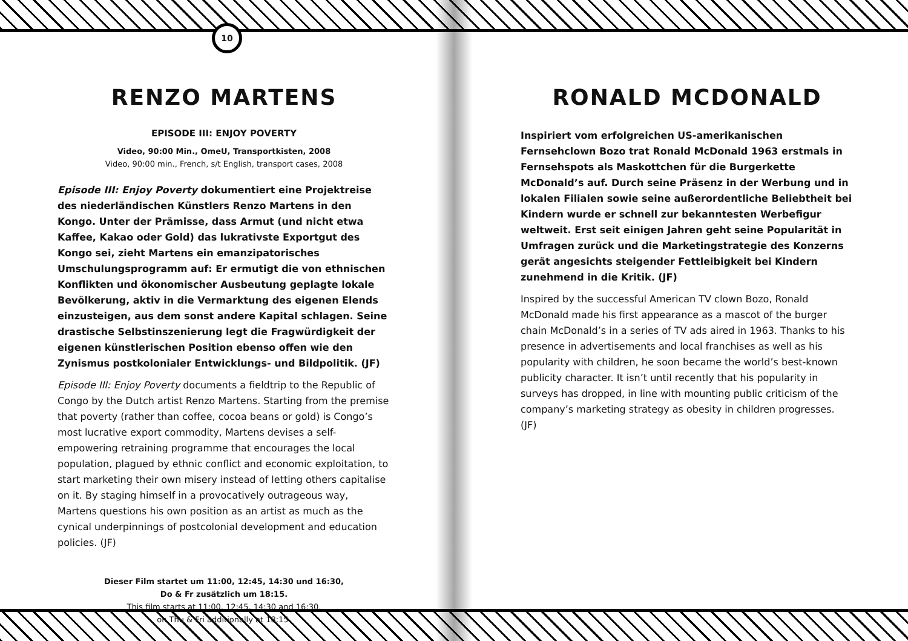10
RENZO MARTENS
EPISODE III: ENJOY POVERTY
Video, 90:00 Min., OmeU, Transportkisten, 2008
Video, 90:00 min., French, s/t English, transport cases, 2008
Episode III: Enjoy Poverty dokumentiert eine Projektreise des niederländischen Künstlers Renzo Martens in den Kongo. Unter der Prämisse, dass Armut (und nicht etwa Kaffee, Kakao oder Gold) das lukrativste Exportgut des Kongo sei, zieht Martens ein emanzipatorisches Umschulungsprogramm auf: Er ermutigt die von ethnischen Konflikten und ökonomischer Ausbeutung geplagte lokale Bevölkerung, aktiv in die Vermarktung des eigenen Elends einzusteigen, aus dem sonst andere Kapital schlagen. Seine drastische Selbstinszenierung legt die Fragwürdigkeit der eigenen künstlerischen Position ebenso offen wie den Zynismus postkolonialer Entwicklungs- und Bildpolitik. (JF)
Episode III: Enjoy Poverty documents a fieldtrip to the Republic of Congo by the Dutch artist Renzo Martens. Starting from the premise that poverty (rather than coffee, cocoa beans or gold) is Congo’s most lucrative export commodity, Martens devises a self-empowering retraining programme that encourages the local population, plagued by ethnic conflict and economic exploitation, to start marketing their own misery instead of letting others capitalise on it. By staging himself in a provocatively outrageous way, Martens questions his own position as an artist as much as the cynical underpinnings of postcolonial development and education policies. (JF)
Dieser Film startet um 11:00, 12:45, 14:30 und 16:30,
Do & Fr zusätzlich um 18:15.
This film starts at 11:00, 12:45, 14:30 and 16:30,
on Thu & Fri additionally at 18:15.
RONALD MCDONALD
Inspiriert vom erfolgreichen US-amerikanischen Fernsehclown Bozo trat Ronald McDonald 1963 erstmals in Fernsehspots als Maskottchen für die Burgerkette McDonald’s auf. Durch seine Präsenz in der Werbung und in lokalen Filialen sowie seine außerordentliche Beliebtheit bei Kindern wurde er schnell zur bekanntesten Werbefigur weltweit. Erst seit einigen Jahren geht seine Popularität in Umfragen zurück und die Marketingstrategie des Konzerns gerät angesichts steigender Fettleibigkeit bei Kindern zunehmend in die Kritik. (JF)
Inspired by the successful American TV clown Bozo, Ronald McDonald made his first appearance as a mascot of the burger chain McDonald’s in a series of TV ads aired in 1963. Thanks to his presence in advertisements and local franchises as well as his popularity with children, he soon became the world’s best-known publicity character. It isn’t until recently that his popularity in surveys has dropped, in line with mounting public criticism of the company’s marketing strategy as obesity in children progresses. (JF)